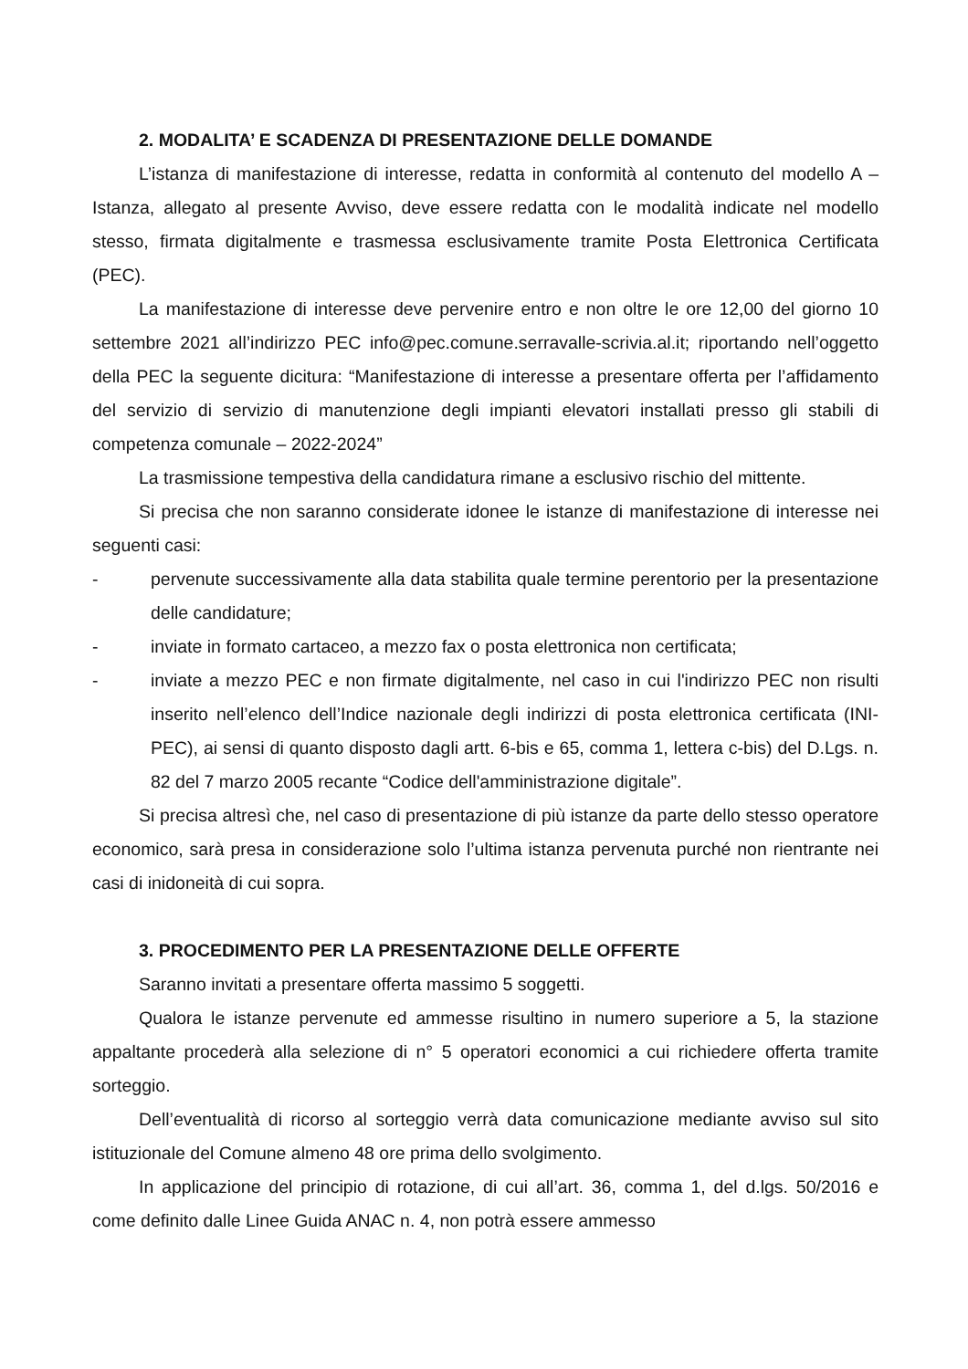2. MODALITA’ E SCADENZA DI PRESENTAZIONE DELLE DOMANDE
L’istanza di manifestazione di interesse, redatta in conformità al contenuto del modello A – Istanza, allegato al presente Avviso, deve essere redatta con le modalità indicate nel modello stesso, firmata digitalmente e trasmessa esclusivamente tramite Posta Elettronica Certificata (PEC).
La manifestazione di interesse deve pervenire entro e non oltre le ore 12,00 del giorno 10 settembre 2021 all’indirizzo PEC info@pec.comune.serravalle-scrivia.al.it; riportando nell’oggetto della PEC la seguente dicitura: “Manifestazione di interesse a presentare offerta per l’affidamento del servizio di servizio di manutenzione degli impianti elevatori installati presso gli stabili di competenza comunale – 2022-2024”
La trasmissione tempestiva della candidatura rimane a esclusivo rischio del mittente.
Si precisa che non saranno considerate idonee le istanze di manifestazione di interesse nei seguenti casi:
- pervenute successivamente alla data stabilita quale termine perentorio per la presentazione delle candidature;
- inviate in formato cartaceo, a mezzo fax o posta elettronica non certificata;
- inviate a mezzo PEC e non firmate digitalmente, nel caso in cui l'indirizzo PEC non risulti inserito nell’elenco dell’Indice nazionale degli indirizzi di posta elettronica certificata (INI-PEC), ai sensi di quanto disposto dagli artt. 6-bis e 65, comma 1, lettera c-bis) del D.Lgs. n. 82 del 7 marzo 2005 recante “Codice dell'amministrazione digitale”.
Si precisa altresì che, nel caso di presentazione di più istanze da parte dello stesso operatore economico, sarà presa in considerazione solo l’ultima istanza pervenuta purché non rientrante nei casi di inidoneità di cui sopra.
3. PROCEDIMENTO PER LA PRESENTAZIONE DELLE OFFERTE
Saranno invitati a presentare offerta massimo 5 soggetti.
Qualora le istanze pervenute ed ammesse risultino in numero superiore a 5, la stazione appaltante procederà alla selezione di n° 5 operatori economici a cui richiedere offerta tramite sorteggio.
Dell’eventualità di ricorso al sorteggio verrà data comunicazione mediante avviso sul sito istituzionale del Comune almeno 48 ore prima dello svolgimento.
In applicazione del principio di rotazione, di cui all’art. 36, comma 1, del d.lgs. 50/2016 e come definito dalle Linee Guida ANAC n. 4, non potrà essere ammesso